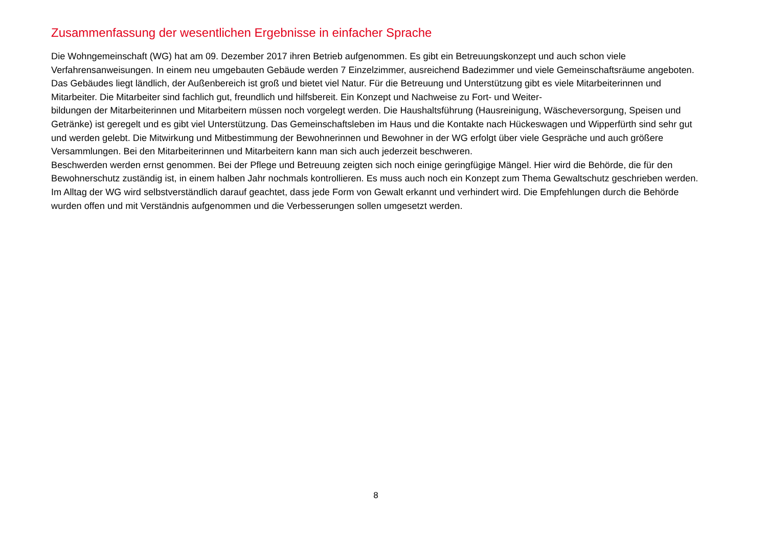Zusammenfassung der wesentlichen Ergebnisse in einfacher Sprache
Die Wohngemeinschaft (WG) hat am 09. Dezember 2017 ihren Betrieb aufgenommen. Es gibt ein Betreuungskonzept und auch schon viele Verfahrensanweisungen. In einem neu umgebauten Gebäude werden 7 Einzelzimmer, ausreichend Badezimmer und viele Gemeinschaftsräume angeboten. Das Gebäudes liegt ländlich, der Außenbereich ist groß und bietet viel Natur. Für die Betreuung und Unterstützung gibt es viele Mitarbeiterinnen und Mitarbeiter. Die Mitarbeiter sind fachlich gut, freundlich und hilfsbereit. Ein Konzept und Nachweise zu Fort- und Weiter-
bildungen der Mitarbeiterinnen und Mitarbeitern müssen noch vorgelegt werden. Die Haushaltsführung (Hausreinigung, Wäscheversorgung, Speisen und Getränke) ist geregelt und es gibt viel Unterstützung. Das Gemeinschaftsleben im Haus und die Kontakte nach Hückeswagen und Wipperfürth sind sehr gut und werden gelebt. Die Mitwirkung und Mitbestimmung der Bewohnerinnen und Bewohner in der WG erfolgt über viele Gespräche und auch größere Versammlungen. Bei den Mitarbeiterinnen und Mitarbeitern kann man sich auch jederzeit beschweren.
Beschwerden werden ernst genommen. Bei der Pflege und Betreuung zeigten sich noch einige geringfügige Mängel. Hier wird die Behörde, die für den Bewohnerschutz zuständig ist, in einem halben Jahr nochmals kontrollieren. Es muss auch noch ein Konzept zum Thema Gewaltschutz geschrieben werden. Im Alltag der WG wird selbstverständlich darauf geachtet, dass jede Form von Gewalt erkannt und verhindert wird. Die Empfehlungen durch die Behörde wurden offen und mit Verständnis aufgenommen und die Verbesserungen sollen umgesetzt werden.
8